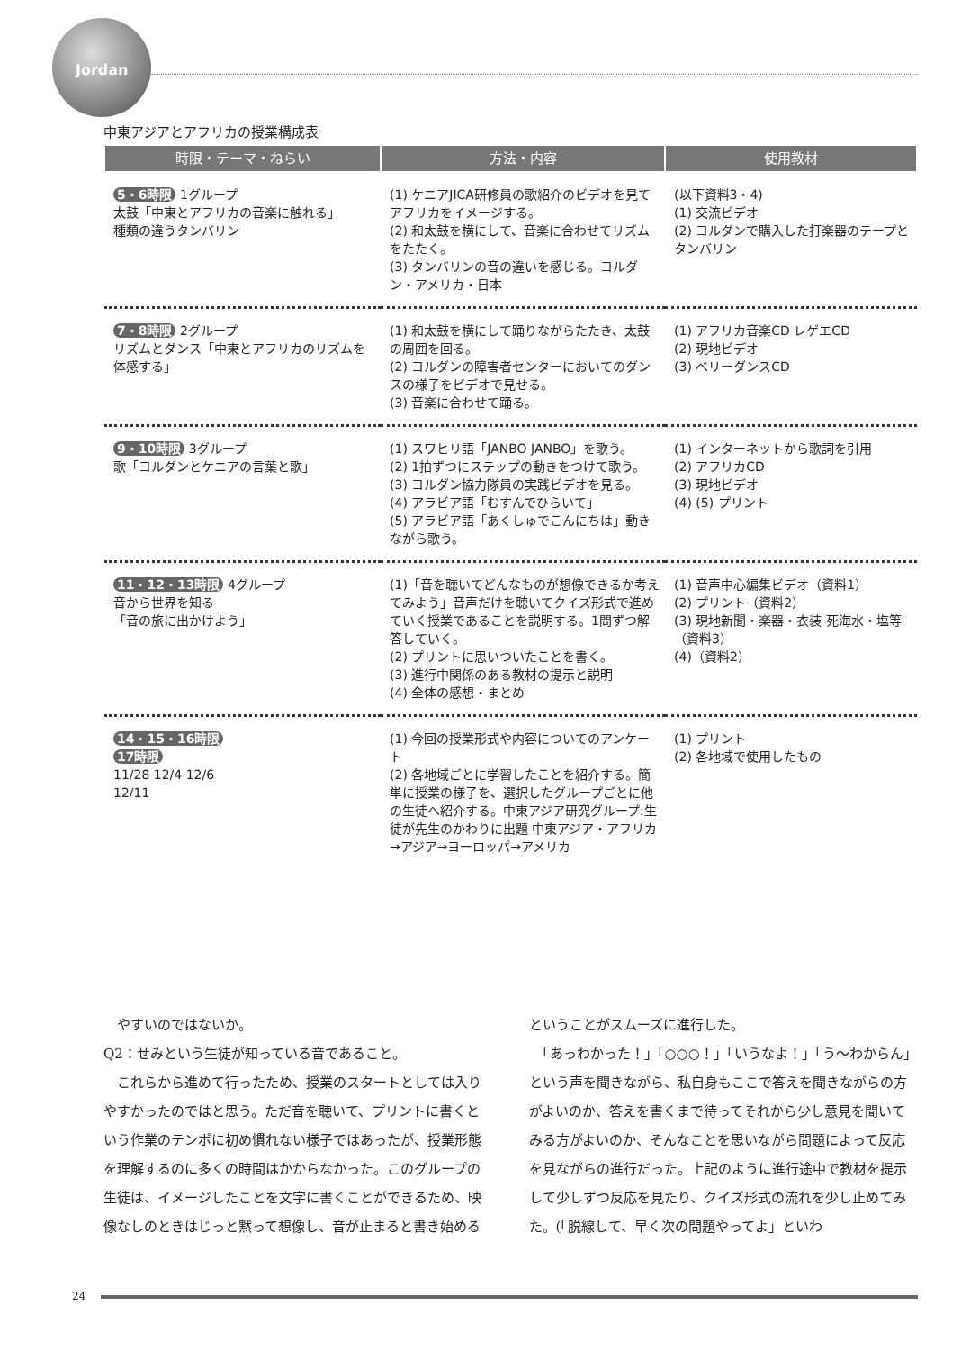Jordan
中東アジアとアフリカの授業構成表
| 時限・テーマ・ねらい | 方法・内容 | 使用教材 |
| --- | --- | --- |
| 5・6時限 1グループ 太鼓「中東とアフリカの音楽に触れる」 種類の違うタンバリン | (1) ケニアJICA研修員の歌紹介のビデオを見てアフリカをイメージする。 (2) 和太鼓を横にして、音楽に合わせてリズムをたたく。 (3) タンバリンの音の違いを感じる。ヨルダン・アメリカ・日本 | (以下資料3・4) (1) 交流ビデオ (2) ヨルダンで購入した打楽器のテープとタンバリン |
| 7・8時限 2グループ リズムとダンス「中東とアフリカのリズムを体感する」 | (1) 和太鼓を横にして踊りながらたたき、太鼓の周囲を回る。 (2) ヨルダンの障害者センターにおいてのダンスの様子をビデオで見せる。 (3) 音楽に合わせて踊る。 | (1) アフリカ音楽CD レゲエCD (2) 現地ビデオ (3) ベリーダンスCD |
| 9・10時限 3グループ 歌「ヨルダンとケニアの言葉と歌」 | (1) スワヒリ語「JANBO JANBO」を歌う。 (2) 1拍ずつにステップの動きをつけて歌う。 (3) ヨルダン協力隊員の実践ビデオを見る。 (4) アラビア語「むすんでひらいて」 (5) アラビア語「あくしゅでこんにちは」動きながら歌う。 | (1) インターネットから歌詞を引用 (2) アフリカCD (3) 現地ビデオ (4) (5) プリント |
| 11・12・13時限 4グループ 音から世界を知る 「音の旅に出かけよう」 | (1)「音を聴いてどんなものが想像できるか考えてみよう」音声だけを聴いてクイズ形式で進めていく授業であることを説明する。1問ずつ解答していく。 (2) プリントに思いついたことを書く。 (3) 進行中関係のある教材の提示と説明 (4) 全体の感想・まとめ | (1) 音声中心編集ビデオ（資料1） (2) プリント（資料2） (3) 現地新聞・楽器・衣装 死海水・塩等（資料3） (4)（資料2） |
| 14・15・16時限 17時限 11/28 12/4 12/6 12/11 | (1) 今回の授業形式や内容についてのアンケート (2) 各地域ごとに学習したことを紹介する。簡単に授業の様子を、選択したグループごとに他の生徒へ紹介する。中東アジア研究グループ:生徒が先生のかわりに出題 中東アジア・アフリカ→アジア→ヨーロッパ→アメリカ | (1) プリント (2) 各地域で使用したもの |
　やすいのではないか。
Q2：せみという生徒が知っている音であること。
　これらから進めて行ったため、授業のスタートとしては入りやすかったのではと思う。ただ音を聴いて、プリントに書くという作業のテンポに初め慣れない様子ではあったが、授業形態を理解するのに多くの時間はかからなかった。このグループの生徒は、イメージしたことを文字に書くことができるため、映像なしのときはじっと黙って想像し、音が止まると書き始める
ということがスムーズに進行した。
　「あっわかった！」「○○○！」「いうなよ！」「う～わからん」という声を聞きながら、私自身もここで答えを聞きながらの方がよいのか、答えを書くまで待ってそれから少し意見を聞いてみる方がよいのか、そんなことを思いながら問題によって反応を見ながらの進行だった。上記のように進行途中で教材を提示して少しずつ反応を見たり、クイズ形式の流れを少し止めてみた。(「脱線して、早く次の問題やってよ」といわ
24